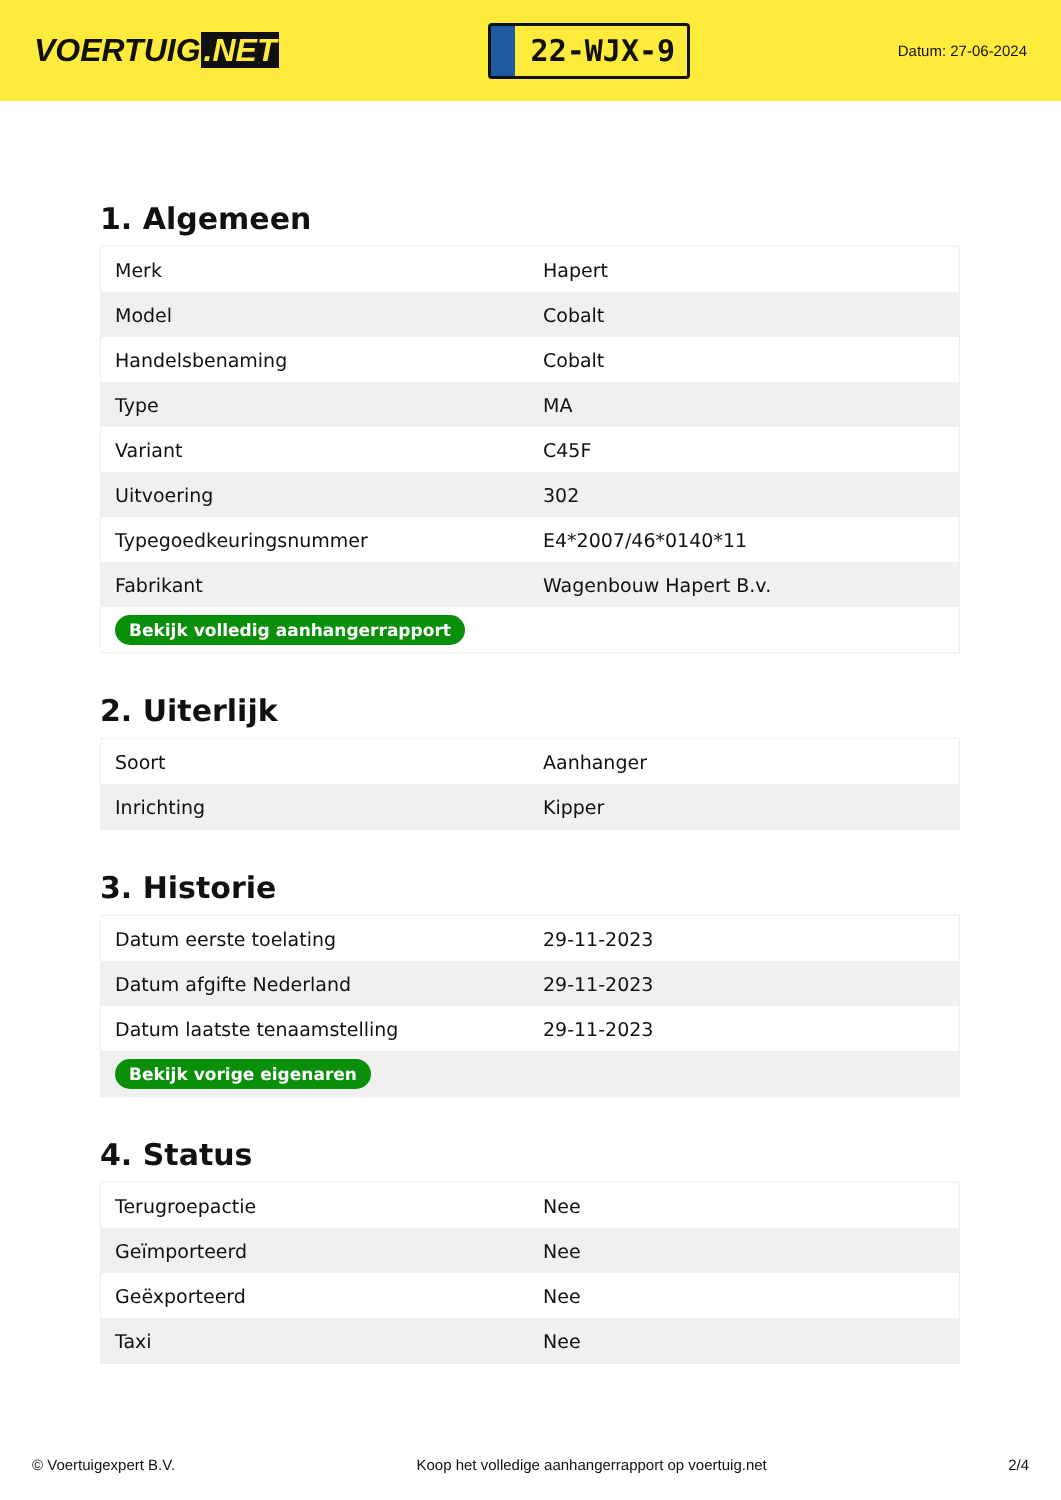VOERTUIG.NET
22-WJX-9
Datum: 27-06-2024
1. Algemeen
| Merk | Hapert |
| Model | Cobalt |
| Handelsbenaming | Cobalt |
| Type | MA |
| Variant | C45F |
| Uitvoering | 302 |
| Typegoedkeuringsnummer | E4*2007/46*0140*11 |
| Fabrikant | Wagenbouw Hapert B.v. |
| Bekijk volledig aanhangerrapport | |
2. Uiterlijk
| Soort | Aanhanger |
| Inrichting | Kipper |
3. Historie
| Datum eerste toelating | 29-11-2023 |
| Datum afgifte Nederland | 29-11-2023 |
| Datum laatste tenaamstelling | 29-11-2023 |
| Bekijk vorige eigenaren | |
4. Status
| Terugroepactie | Nee |
| Geïmporteerd | Nee |
| Geëxporteerd | Nee |
| Taxi | Nee |
© Voertuigexpert B.V. Koop het volledige aanhangerrapport op voertuig.net 2/4